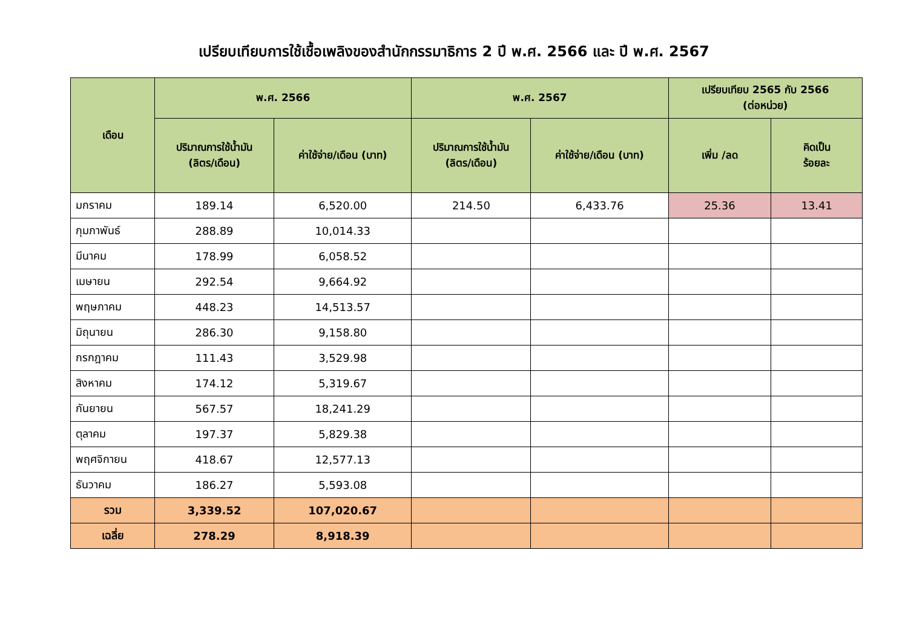เปรียบเทียบการใช้เชื้อเพลิงของสำนักกรรมาธิการ 2 ปี พ.ศ. 2566 และ ปี พ.ศ. 2567
| เดือน | พ.ศ. 2566 | | พ.ศ. 2567 | | เปรียบเทียบ 2565 กับ 2566 (ต่อหน่วย) | |
| --- | --- | --- | --- | --- | --- | --- |
| | ปริมาณการใช้น้ำมัน (ลิตร/เดือน) | ค่าใช้จ่าย/เดือน (บาท) | ปริมาณการใช้น้ำมัน (ลิตร/เดือน) | ค่าใช้จ่าย/เดือน (บาท) | เพิ่ม /ลด | คิดเป็น ร้อยละ |
| มกราคม | 189.14 | 6,520.00 | 214.50 | 6,433.76 | 25.36 | 13.41 |
| กุมภาพันธ์ | 288.89 | 10,014.33 | | | | |
| มีนาคม | 178.99 | 6,058.52 | | | | |
| เมษายน | 292.54 | 9,664.92 | | | | |
| พฤษภาคม | 448.23 | 14,513.57 | | | | |
| มิถุนายน | 286.30 | 9,158.80 | | | | |
| กรกฎาคม | 111.43 | 3,529.98 | | | | |
| สิงหาคม | 174.12 | 5,319.67 | | | | |
| กันยายน | 567.57 | 18,241.29 | | | | |
| ตุลาคม | 197.37 | 5,829.38 | | | | |
| พฤศจิกายน | 418.67 | 12,577.13 | | | | |
| ธันวาคม | 186.27 | 5,593.08 | | | | |
| รวม | 3,339.52 | 107,020.67 | | | | |
| เฉลี่ย | 278.29 | 8,918.39 | | | | |